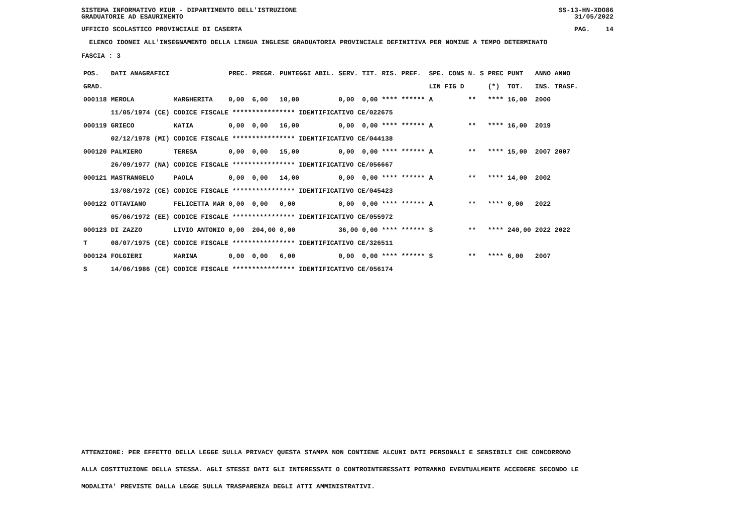SISTEMA INFORMATIVO MIUR - DIPARTIMENTO DELL'ISTRUZIONE
GRADUATORIE AD ESAURIMENTO SS-13-HN-XDO86
31/05/2022
UFFICIO SCOLASTICO PROVINCIALE DI CASERTA PAG. 14
ELENCO IDONEI ALL'INSEGNAMENTO DELLA LINGUA INGLESE GRADUATORIA PROVINCIALE DEFINITIVA PER NOMINE A TEMPO DETERMINATO
FASCIA : 3
| POS. | DATI ANAGRAFICI | | PREC. | PREGR. | PUNTEGGI ABIL. | SERV. | TIT. | RIS. PREF. | SPE. CONS | N. S | PREC | PUNT | ANNO ANNO |
| --- | --- | --- | --- | --- | --- | --- | --- | --- | --- | --- | --- | --- | --- |
| GRAD. | | | | | | | | | LIN FIG D | | (*) | TOT. | INS. TRASF. |
| 000118 | MEROLA | MARGHERITA | 0,00 | 6,00 | 10,00 | 0,00 | 0,00 | **** ****** | A | ** | **** | 16,00 | 2000 |
| | 11/05/1974 (CE) CODICE FISCALE **************** IDENTIFICATIVO CE/022675 | | | | | | | | | | | | |
| 000119 | GRIECO | KATIA | 0,00 | 0,00 | 16,00 | 0,00 | 0,00 | **** ****** | A | ** | **** | 16,00 | 2019 |
| | 02/12/1978 (MI) CODICE FISCALE **************** IDENTIFICATIVO CE/044138 | | | | | | | | | | | | |
| 000120 | PALMIERO | TERESA | 0,00 | 0,00 | 15,00 | 0,00 | 0,00 | **** ****** | A | ** | **** | 15,00 | 2007 2007 |
| | 26/09/1977 (NA) CODICE FISCALE **************** IDENTIFICATIVO CE/056667 | | | | | | | | | | | | |
| 000121 | MASTRANGELO | PAOLA | 0,00 | 0,00 | 14,00 | 0,00 | 0,00 | **** ****** | A | ** | **** | 14,00 | 2002 |
| | 13/08/1972 (CE) CODICE FISCALE **************** IDENTIFICATIVO CE/045423 | | | | | | | | | | | | |
| 000122 | OTTAVIANO | FELICETTA MAR | 0,00 | 0,00 | 0,00 | 0,00 | 0,00 | **** ****** | A | ** | **** | 0,00 | 2022 |
| | 05/06/1972 (EE) CODICE FISCALE **************** IDENTIFICATIVO CE/055972 | | | | | | | | | | | | |
| 000123 | DI ZAZZO | LIVIO ANTONIO | 0,00 | 204,00 | 0,00 | 36,00 | 0,00 | **** ****** | S | ** | **** | 240,00 | 2022 2022 |
| T | 08/07/1975 (CE) CODICE FISCALE **************** IDENTIFICATIVO CE/326511 | | | | | | | | | | | | |
| 000124 | FOLGIERI | MARINA | 0,00 | 0,00 | 6,00 | 0,00 | 0,00 | **** ****** | S | ** | **** | 6,00 | 2007 |
| S | 14/06/1986 (CE) CODICE FISCALE **************** IDENTIFICATIVO CE/056174 | | | | | | | | | | | | |
ATTENZIONE: PER EFFETTO DELLA LEGGE SULLA PRIVACY QUESTA STAMPA NON CONTIENE ALCUNI DATI PERSONALI E SENSIBILI CHE CONCORRONO
ALLA COSTITUZIONE DELLA STESSA. AGLI STESSI DATI GLI INTERESSATI O CONTROINTERESSATI POTRANNO EVENTUALMENTE ACCEDERE SECONDO LE
MODALITA' PREVISTE DALLA LEGGE SULLA TRASPARENZA DEGLI ATTI AMMINISTRATIVI.